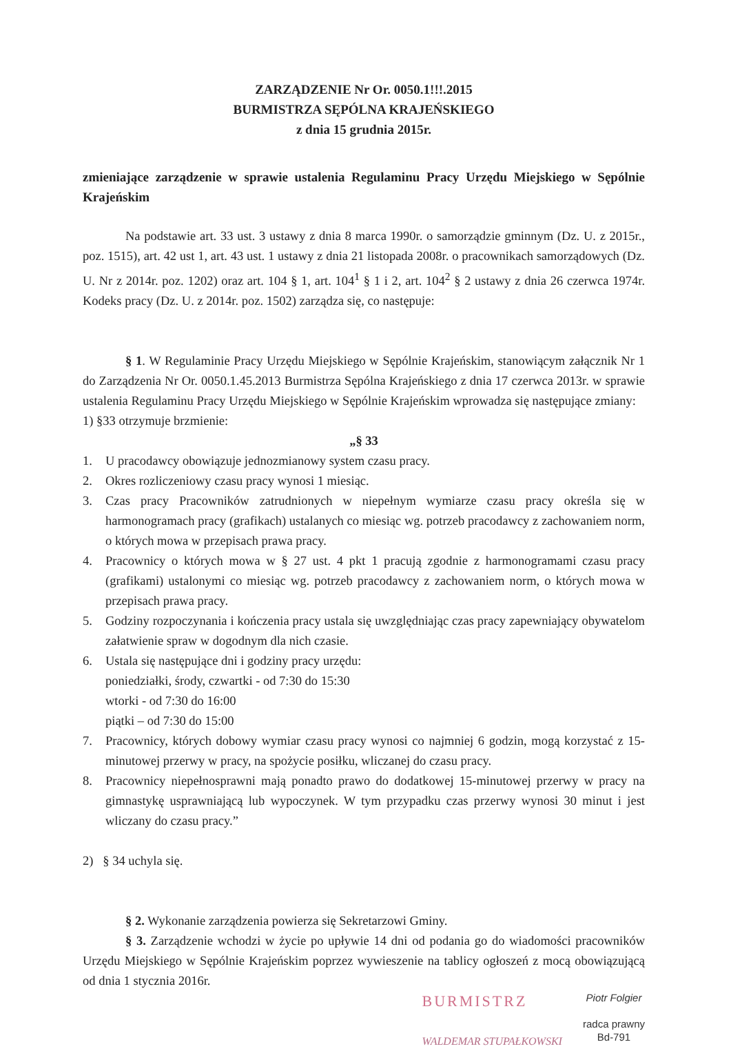ZARZĄDZENIE Nr Or. 0050.1!!!.2015
BURMISTRZA SĘPÓLNA KRAJEŃSKIEGO
z dnia 15 grudnia 2015r.
zmieniające zarządzenie w sprawie ustalenia Regulaminu Pracy Urzędu Miejskiego w Sępólnie Krajeńskim
Na podstawie art. 33 ust. 3 ustawy z dnia 8 marca 1990r. o samorządzie gminnym (Dz. U. z 2015r., poz. 1515), art. 42 ust 1, art. 43 ust. 1 ustawy z dnia 21 listopada 2008r. o pracownikach samorządowych (Dz. U. Nr z 2014r. poz. 1202) oraz art. 104 § 1, art. 104<sup>1</sup> § 1 i 2, art. 104<sup>2</sup> § 2 ustawy z dnia 26 czerwca 1974r. Kodeks pracy (Dz. U. z 2014r. poz. 1502) zarządza się, co następuje:
§ 1. W Regulaminie Pracy Urzędu Miejskiego w Sępólnie Krajeńskim, stanowiącym załącznik Nr 1 do Zarządzenia Nr Or. 0050.1.45.2013 Burmistrza Sępólna Krajeńskiego z dnia 17 czerwca 2013r. w sprawie ustalenia Regulaminu Pracy Urzędu Miejskiego w Sępólnie Krajeńskim wprowadza się następujące zmiany:
1) §33 otrzymuje brzmienie:
„§ 33
1. U pracodawcy obowiązuje jednozmianowy system czasu pracy.
2. Okres rozliczeniowy czasu pracy wynosi 1 miesiąc.
3. Czas pracy Pracowników zatrudnionych w niepełnym wymiarze czasu pracy określa się w harmonogramach pracy (grafikach) ustalanych co miesiąc wg. potrzeb pracodawcy z zachowaniem norm, o których mowa w przepisach prawa pracy.
4. Pracownicy o których mowa w § 27 ust. 4 pkt 1 pracują zgodnie z harmonogramami czasu pracy (grafikami) ustalonymi co miesiąc wg. potrzeb pracodawcy z zachowaniem norm, o których mowa w przepisach prawa pracy.
5. Godziny rozpoczynania i kończenia pracy ustala się uwzględniając czas pracy zapewniający obywatelom załatwienie spraw w dogodnym dla nich czasie.
6. Ustala się następujące dni i godziny pracy urzędu:
poniedziałki, środy, czwartki - od 7:30 do 15:30
wtorki - od 7:30 do 16:00
piątki – od 7:30 do 15:00
7. Pracownicy, których dobowy wymiar czasu pracy wynosi co najmniej 6 godzin, mogą korzystać z 15-minutowej przerwy w pracy, na spożycie posiłku, wliczanej do czasu pracy.
8. Pracownicy niepełnosprawni mają ponadto prawo do dodatkowej 15-minutowej przerwy w pracy na gimnastykę usprawniającą lub wypoczynek. W tym przypadku czas przerwy wynosi 30 minut i jest wliczany do czasu pracy.”
2) § 34 uchyla się.
§ 2. Wykonanie zarządzenia powierza się Sekretarzowi Gminy.
§ 3. Zarządzenie wchodzi w życie po upływie 14 dni od podania go do wiadomości pracowników Urzędu Miejskiego w Sępólnie Krajeńskim poprzez wywieszenie na tablicy ogłoszeń z mocą obowiązującą od dnia 1 stycznia 2016r.
BURMISTRZ
WALDEMAR STUPAŁKOWSKI
Piotr Folgier
radca prawny
Bd-791